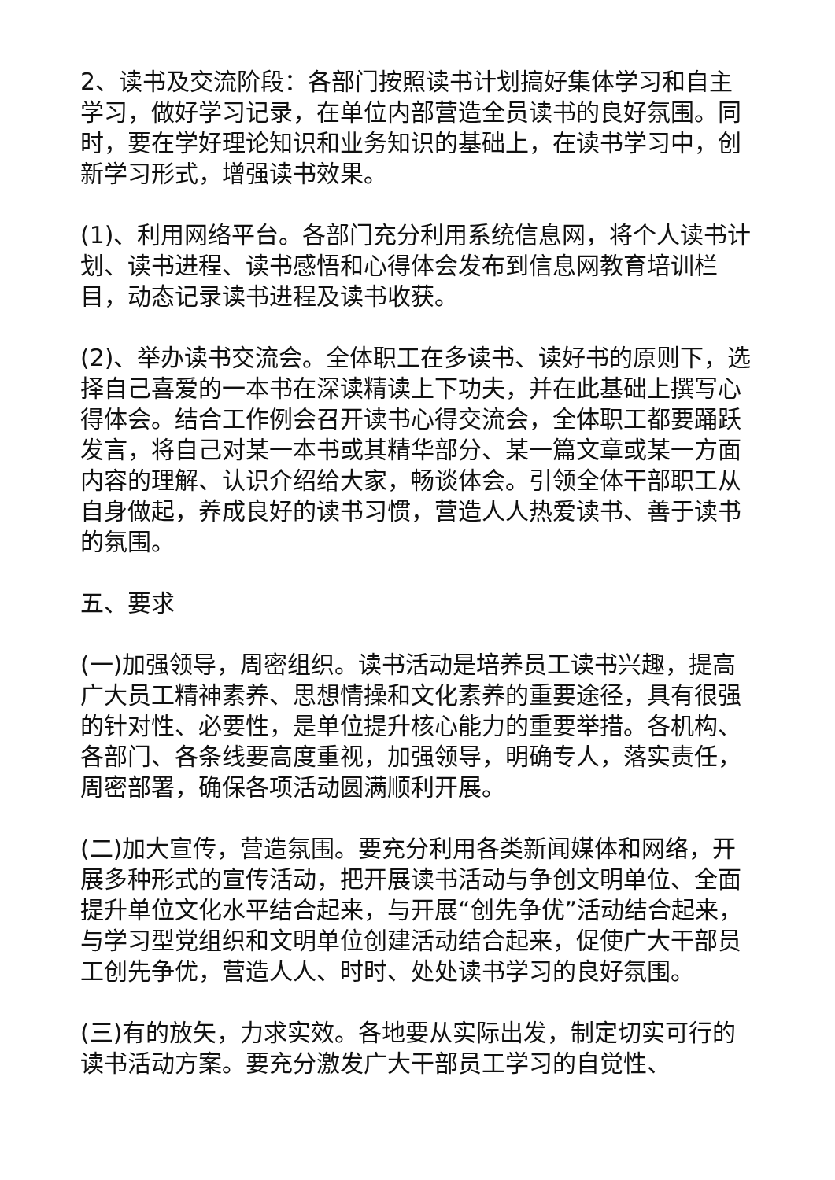2、读书及交流阶段：各部门按照读书计划搞好集体学习和自主学习，做好学习记录，在单位内部营造全员读书的良好氛围。同时，要在学好理论知识和业务知识的基础上，在读书学习中，创新学习形式，增强读书效果。
(1)、利用网络平台。各部门充分利用系统信息网，将个人读书计划、读书进程、读书感悟和心得体会发布到信息网教育培训栏目，动态记录读书进程及读书收获。
(2)、举办读书交流会。全体职工在多读书、读好书的原则下，选择自己喜爱的一本书在深读精读上下功夫，并在此基础上撰写心得体会。结合工作例会召开读书心得交流会，全体职工都要踊跃发言，将自己对某一本书或其精华部分、某一篇文章或某一方面内容的理解、认识介绍给大家，畅谈体会。引领全体干部职工从自身做起，养成良好的读书习惯，营造人人热爱读书、善于读书的氛围。
五、要求
(一)加强领导，周密组织。读书活动是培养员工读书兴趣，提高广大员工精神素养、思想情操和文化素养的重要途径，具有很强的针对性、必要性，是单位提升核心能力的重要举措。各机构、各部门、各条线要高度重视，加强领导，明确专人，落实责任，周密部署，确保各项活动圆满顺利开展。
(二)加大宣传，营造氛围。要充分利用各类新闻媒体和网络，开展多种形式的宣传活动，把开展读书活动与争创文明单位、全面提升单位文化水平结合起来，与开展“创先争优”活动结合起来，与学习型党组织和文明单位创建活动结合起来，促使广大干部员工创先争优，营造人人、时时、处处读书学习的良好氛围。
(三)有的放矢，力求实效。各地要从实际出发，制定切实可行的读书活动方案。要充分激发广大干部员工学习的自觉性、